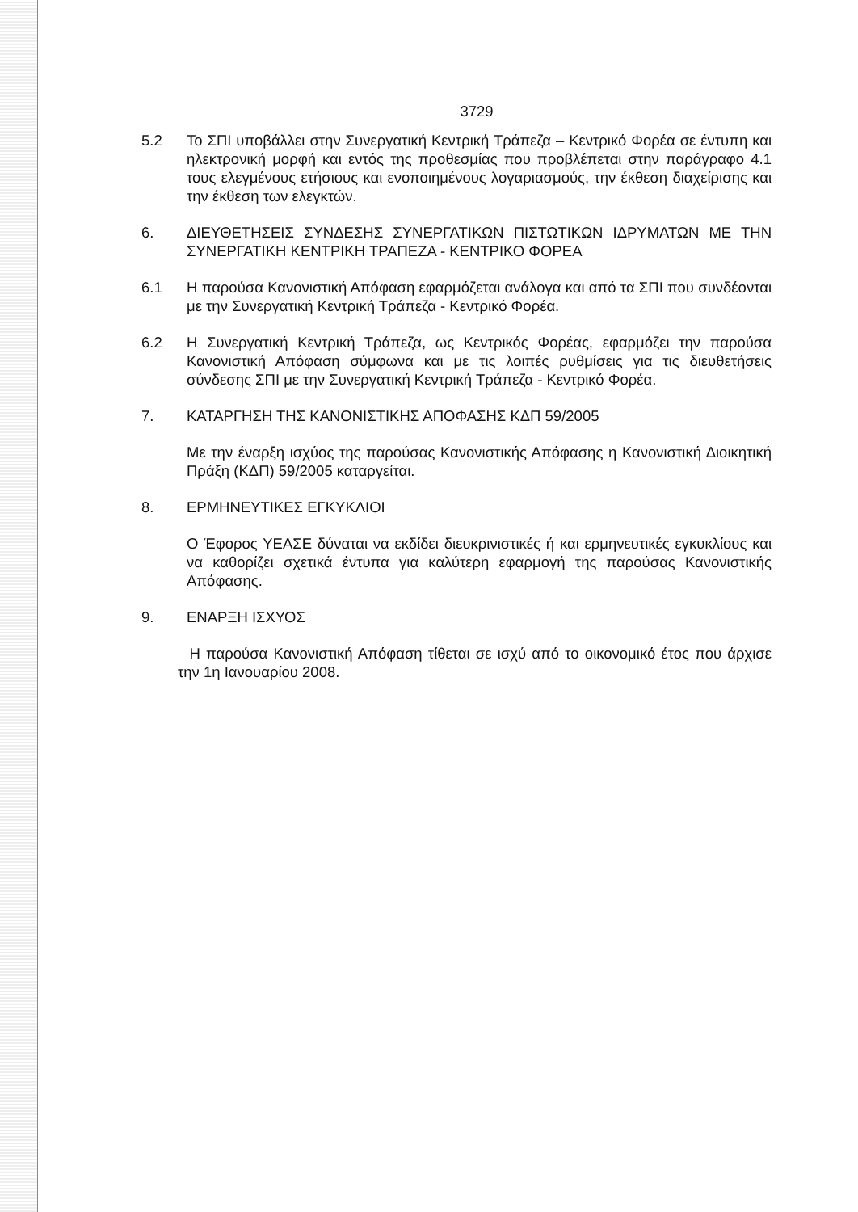3729
5.2 Το ΣΠΙ υποβάλλει στην Συνεργατική Κεντρική Τράπεζα – Κεντρικό Φορέα σε έντυπη και ηλεκτρονική μορφή και εντός της προθεσμίας που προβλέπεται στην παράγραφο 4.1 τους ελεγμένους ετήσιους και ενοποιημένους λογαριασμούς, την έκθεση διαχείρισης και την έκθεση των ελεγκτών.
6. ΔΙΕΥΘΕΤΗΣΕΙΣ ΣΥΝΔΕΣΗΣ ΣΥΝΕΡΓΑΤΙΚΩΝ ΠΙΣΤΩΤΙΚΩΝ ΙΔΡΥΜΑΤΩΝ ΜΕ ΤΗΝ ΣΥΝΕΡΓΑΤΙΚΗ ΚΕΝΤΡΙΚΗ ΤΡΑΠΕΖΑ - ΚΕΝΤΡΙΚΟ ΦΟΡΕΑ
6.1 Η παρούσα Κανονιστική Απόφαση εφαρμόζεται ανάλογα και από τα ΣΠΙ που συνδέονται με την Συνεργατική Κεντρική Τράπεζα - Κεντρικό Φορέα.
6.2 Η Συνεργατική Κεντρική Τράπεζα, ως Κεντρικός Φορέας, εφαρμόζει την παρούσα Κανονιστική Απόφαση σύμφωνα και με τις λοιπές ρυθμίσεις για τις διευθετήσεις σύνδεσης ΣΠΙ με την Συνεργατική Κεντρική Τράπεζα - Κεντρικό Φορέα.
7. ΚΑΤΑΡΓΗΣΗ ΤΗΣ ΚΑΝΟΝΙΣΤΙΚΗΣ ΑΠΟΦΑΣΗΣ ΚΔΠ 59/2005
Με την έναρξη ισχύος της παρούσας Κανονιστικής Απόφασης η Κανονιστική Διοικητική Πράξη (ΚΔΠ) 59/2005 καταργείται.
8. ΕΡΜΗΝΕΥΤΙΚΕΣ ΕΓΚΥΚΛΙΟΙ
Ο Έφορος ΥΕΑΣΕ δύναται να εκδίδει διευκρινιστικές ή και ερμηνευτικές εγκυκλίους και να καθορίζει σχετικά έντυπα για καλύτερη εφαρμογή της παρούσας Κανονιστικής Απόφασης.
9. ΕΝΑΡΞΗ ΙΣΧΥΟΣ
Η παρούσα Κανονιστική Απόφαση τίθεται σε ισχύ από το οικονομικό έτος που άρχισε την 1η Ιανουαρίου 2008.